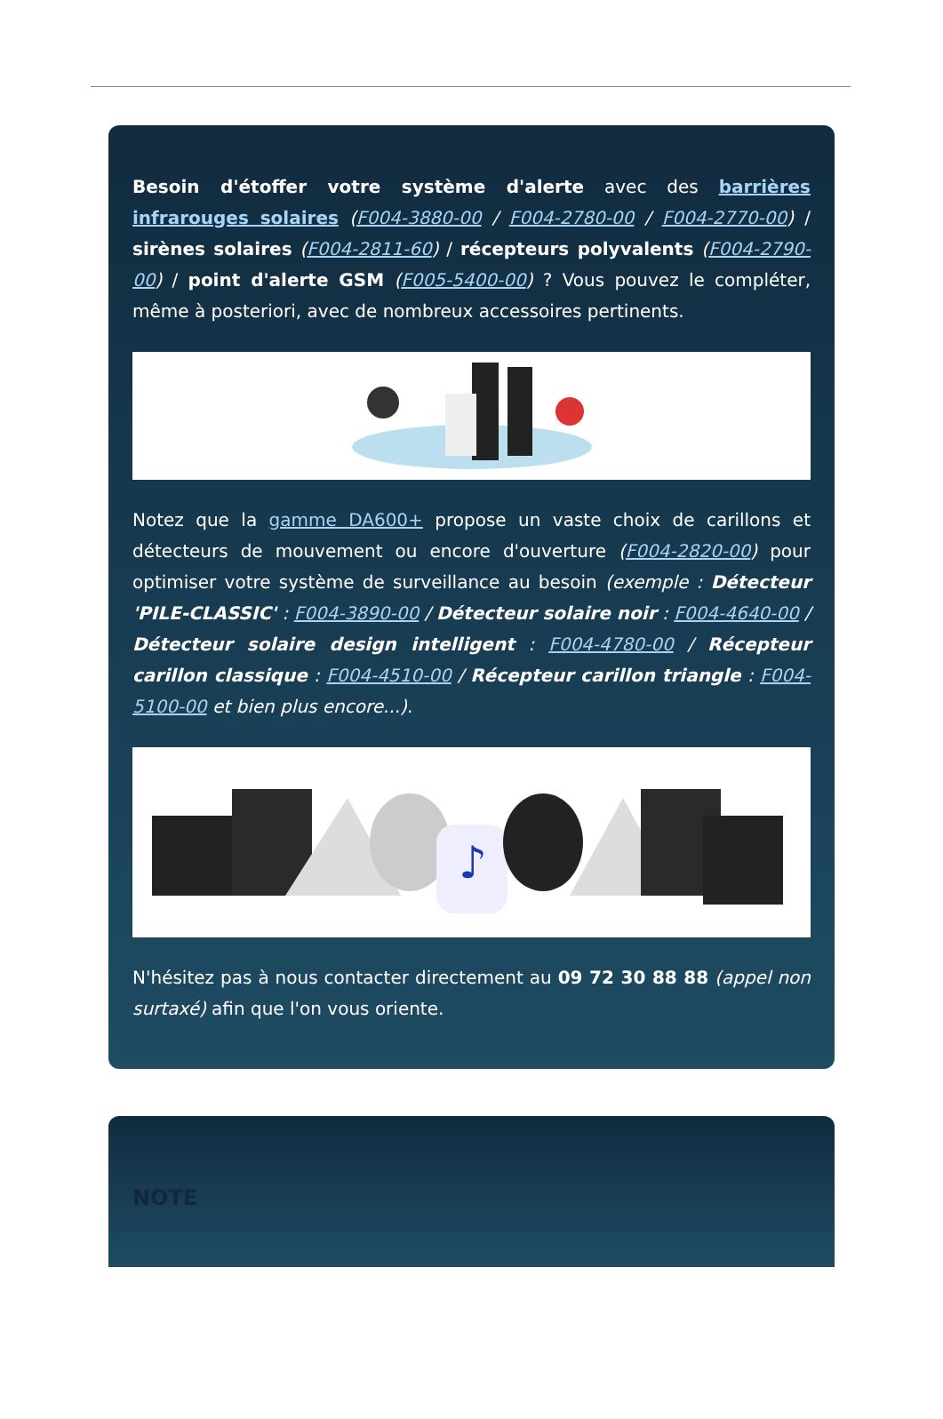Besoin d'étoffer votre système d'alerte avec des barrières infrarouges solaires (F004-3880-00 / F004-2780-00 / F004-2770-00) / sirènes solaires (F004-2811-60) / récepteurs polyvalents (F004-2790-00) / point d'alerte GSM (F005-5400-00) ? Vous pouvez le compléter, même à posteriori, avec de nombreux accessoires pertinents.
Notez que la gamme DA600+ propose un vaste choix de carillons et détecteurs de mouvement ou encore d'ouverture (F004-2820-00) pour optimiser votre système de surveillance au besoin (exemple : Détecteur 'PILE-CLASSIC' : F004-3890-00 / Détecteur solaire noir : F004-4640-00 / Détecteur solaire design intelligent : F004-4780-00 / Récepteur carillon classique : F004-4510-00 / Récepteur carillon triangle : F004-5100-00 et bien plus encore...).
♪
N'hésitez pas à nous contacter directement au 09 72 30 88 88 (appel non surtaxé) afin que l'on vous oriente.
NOTE